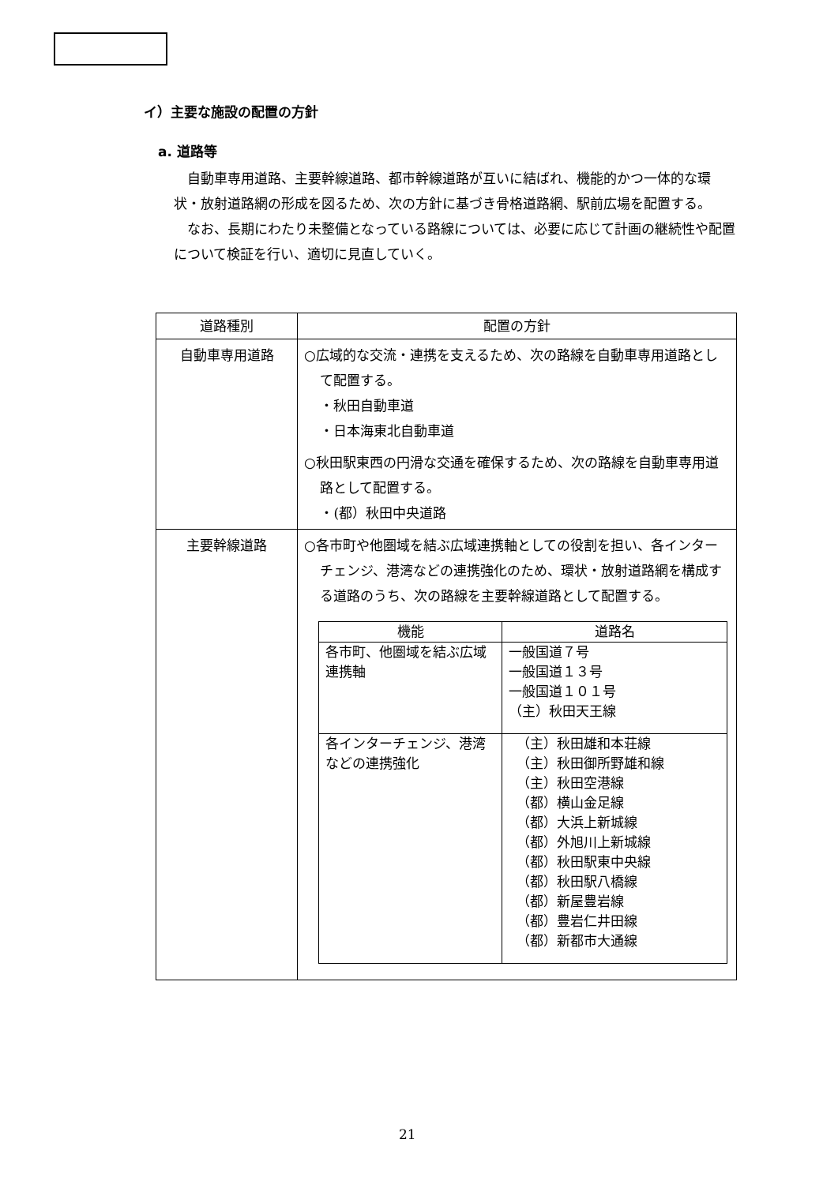イ）主要な施設の配置の方針
a. 道路等
自動車専用道路、主要幹線道路、都市幹線道路が互いに結ばれ、機能的かつ一体的な環状・放射道路網の形成を図るため、次の方針に基づき骨格道路網、駅前広場を配置する。
なお、長期にわたり未整備となっている路線については、必要に応じて計画の継続性や配置について検証を行い、適切に見直していく。
| 道路種別 | 配置の方針 |
| --- | --- |
| 自動車専用道路 | ○広域的な交流・連携を支えるため、次の路線を自動車専用道路として配置する。 ・秋田自動車道 ・日本海東北自動車道 ○秋田駅東西の円滑な交通を確保するため、次の路線を自動車専用道路として配置する。 ・(都）秋田中央道路 |
| 主要幹線道路 | ○各市町や他圏域を結ぶ広域連携軸としての役割を担い、各インターチェンジ、港湾などの連携強化のため、環状・放射道路網を構成する道路のうち、次の路線を主要幹線道路として配置する。 / 機能 / 道路名 / / --- / --- / / 各市町、他圏域を結ぶ広域連携軸 / 一般国道７号 一般国道１３号 一般国道１０１号 （主）秋田天王線 / / 各インターチェンジ、港湾などの連携強化 / （主）秋田雄和本荘線 （主）秋田御所野雄和線 （主）秋田空港線 （都）横山金足線 （都）大浜上新城線 （都）外旭川上新城線 （都）秋田駅東中央線 （都）秋田駅八橋線 （都）新屋豊岩線 （都）豊岩仁井田線 （都）新都市大通線 / |
21